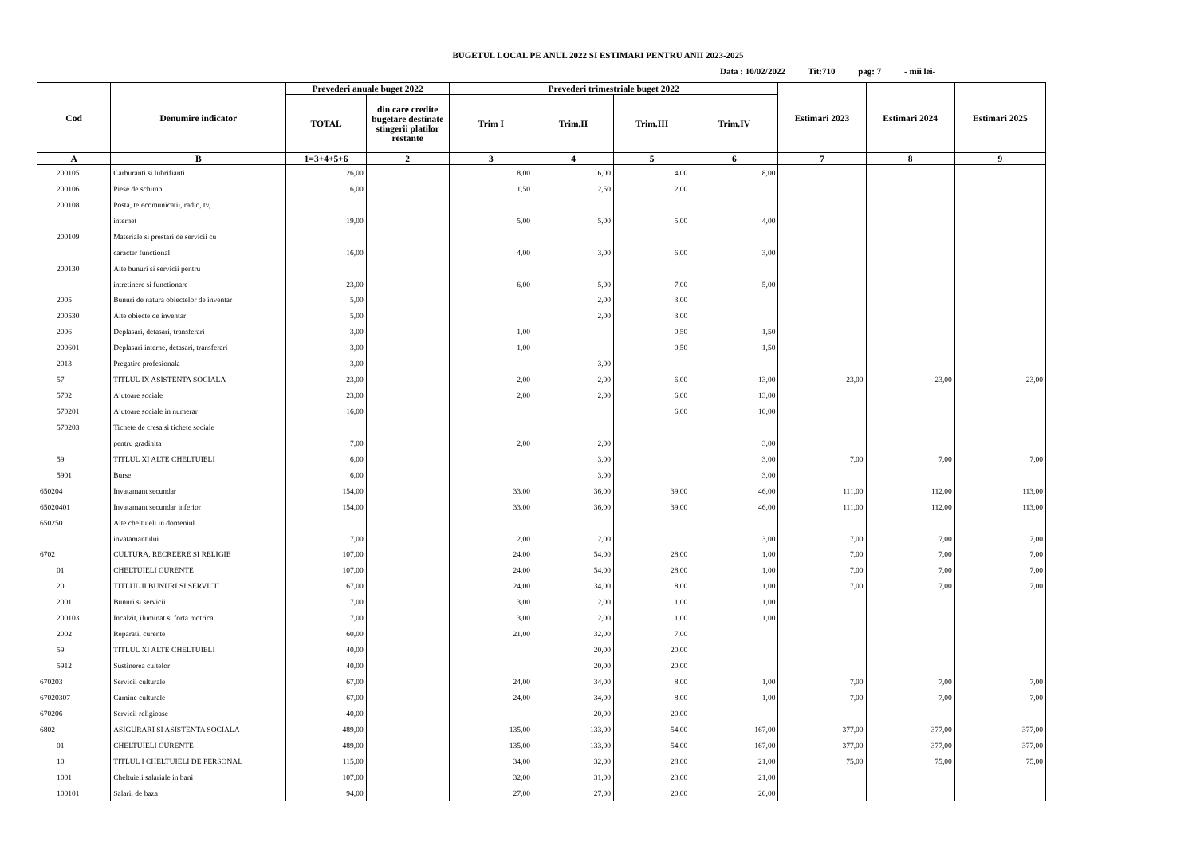BUGETUL LOCAL PE ANUL 2022 SI ESTIMARI PENTRU ANII 2023-2025
Data : 10/02/2022 Tit:710 pag: 7 - mii lei-
| Cod | Denumire indicator | Prevederi anuale buget 2022 | | Prevederi trimestriale buget 2022 | | | | Estimari 2023 | Estimari 2024 | Estimari 2025 |
| --- | --- | --- | --- | --- | --- | --- | --- | --- | --- | --- |
| | | TOTAL | din care credite bugetare destinate stingerii platilor restante | Trim I | Trim.II | Trim.III | Trim.IV | | | |
| A | B | 1=3+4+5+6 | 2 | 3 | 4 | 5 | 6 | 7 | 8 | 9 |
| 200105 | Carburanti si lubrifianti | 26,00 | | 8,00 | 6,00 | 4,00 | 8,00 | | | |
| 200106 | Piese de schimb | 6,00 | | 1,50 | 2,50 | 2,00 | | | | |
| 200108 | Posta, telecomunicatii, radio, tv, | | | | | | | | | |
| | internet | 19,00 | | 5,00 | 5,00 | 5,00 | 4,00 | | | |
| 200109 | Materiale si prestari de servicii cu | | | | | | | | | |
| | caracter functional | 16,00 | | 4,00 | 3,00 | 6,00 | 3,00 | | | |
| 200130 | Alte bunuri si servicii pentru | | | | | | | | | |
| | intretinere si functionare | 23,00 | | 6,00 | 5,00 | 7,00 | 5,00 | | | |
| 2005 | Bunuri de natura obiectelor de inventar | 5,00 | | | 2,00 | 3,00 | | | | |
| 200530 | Alte obiecte de inventar | 5,00 | | | 2,00 | 3,00 | | | | |
| 2006 | Deplasari, detasari, transferari | 3,00 | | 1,00 | | 0,50 | 1,50 | | | |
| 200601 | Deplasari interne, detasari, transferari | 3,00 | | 1,00 | | 0,50 | 1,50 | | | |
| 2013 | Pregatire profesionala | 3,00 | | | 3,00 | | | | | |
| 57 | TITLUL IX ASISTENTA SOCIALA | 23,00 | | 2,00 | 2,00 | 6,00 | 13,00 | 23,00 | 23,00 | 23,00 |
| 5702 | Ajutoare sociale | 23,00 | | 2,00 | 2,00 | 6,00 | 13,00 | | | |
| 570201 | Ajutoare sociale in numerar | 16,00 | | | | 6,00 | 10,00 | | | |
| 570203 | Tichete de cresa si tichete sociale | | | | | | | | | |
| | pentru gradinita | 7,00 | | 2,00 | 2,00 | | 3,00 | | | |
| 59 | TITLUL XI ALTE CHELTUIELI | 6,00 | | | 3,00 | | 3,00 | 7,00 | 7,00 | 7,00 |
| 5901 | Burse | 6,00 | | | 3,00 | | 3,00 | | | |
| 650204 | Invatamant secundar | 154,00 | | 33,00 | 36,00 | 39,00 | 46,00 | 111,00 | 112,00 | 113,00 |
| 65020401 | Invatamant secundar inferior | 154,00 | | 33,00 | 36,00 | 39,00 | 46,00 | 111,00 | 112,00 | 113,00 |
| 650250 | Alte cheltuieli in domeniul | | | | | | | | | |
| | invatamantului | 7,00 | | 2,00 | 2,00 | | 3,00 | 7,00 | 7,00 | 7,00 |
| 6702 | CULTURA, RECREERE SI RELIGIE | 107,00 | | 24,00 | 54,00 | 28,00 | 1,00 | 7,00 | 7,00 | 7,00 |
| 01 | CHELTUIELI CURENTE | 107,00 | | 24,00 | 54,00 | 28,00 | 1,00 | 7,00 | 7,00 | 7,00 |
| 20 | TITLUL II BUNURI SI SERVICII | 67,00 | | 24,00 | 34,00 | 8,00 | 1,00 | 7,00 | 7,00 | 7,00 |
| 2001 | Bunuri si servicii | 7,00 | | 3,00 | 2,00 | 1,00 | 1,00 | | | |
| 200103 | Incalzit, iluminat si forta motrica | 7,00 | | 3,00 | 2,00 | 1,00 | 1,00 | | | |
| 2002 | Reparatii curente | 60,00 | | 21,00 | 32,00 | 7,00 | | | | |
| 59 | TITLUL XI ALTE CHELTUIELI | 40,00 | | | 20,00 | 20,00 | | | | |
| 5912 | Sustinerea cultelor | 40,00 | | | 20,00 | 20,00 | | | | |
| 670203 | Servicii culturale | 67,00 | | 24,00 | 34,00 | 8,00 | 1,00 | 7,00 | 7,00 | 7,00 |
| 67020307 | Camine culturale | 67,00 | | 24,00 | 34,00 | 8,00 | 1,00 | 7,00 | 7,00 | 7,00 |
| 670206 | Servicii religioase | 40,00 | | | 20,00 | 20,00 | | | | |
| 6802 | ASIGURARI SI ASISTENTA SOCIALA | 489,00 | | 135,00 | 133,00 | 54,00 | 167,00 | 377,00 | 377,00 | 377,00 |
| 01 | CHELTUIELI CURENTE | 489,00 | | 135,00 | 133,00 | 54,00 | 167,00 | 377,00 | 377,00 | 377,00 |
| 10 | TITLUL I CHELTUIELI DE PERSONAL | 115,00 | | 34,00 | 32,00 | 28,00 | 21,00 | 75,00 | 75,00 | 75,00 |
| 1001 | Cheltuieli salariale in bani | 107,00 | | 32,00 | 31,00 | 23,00 | 21,00 | | | |
| 100101 | Salarii de baza | 94,00 | | 27,00 | 27,00 | 20,00 | 20,00 | | | |